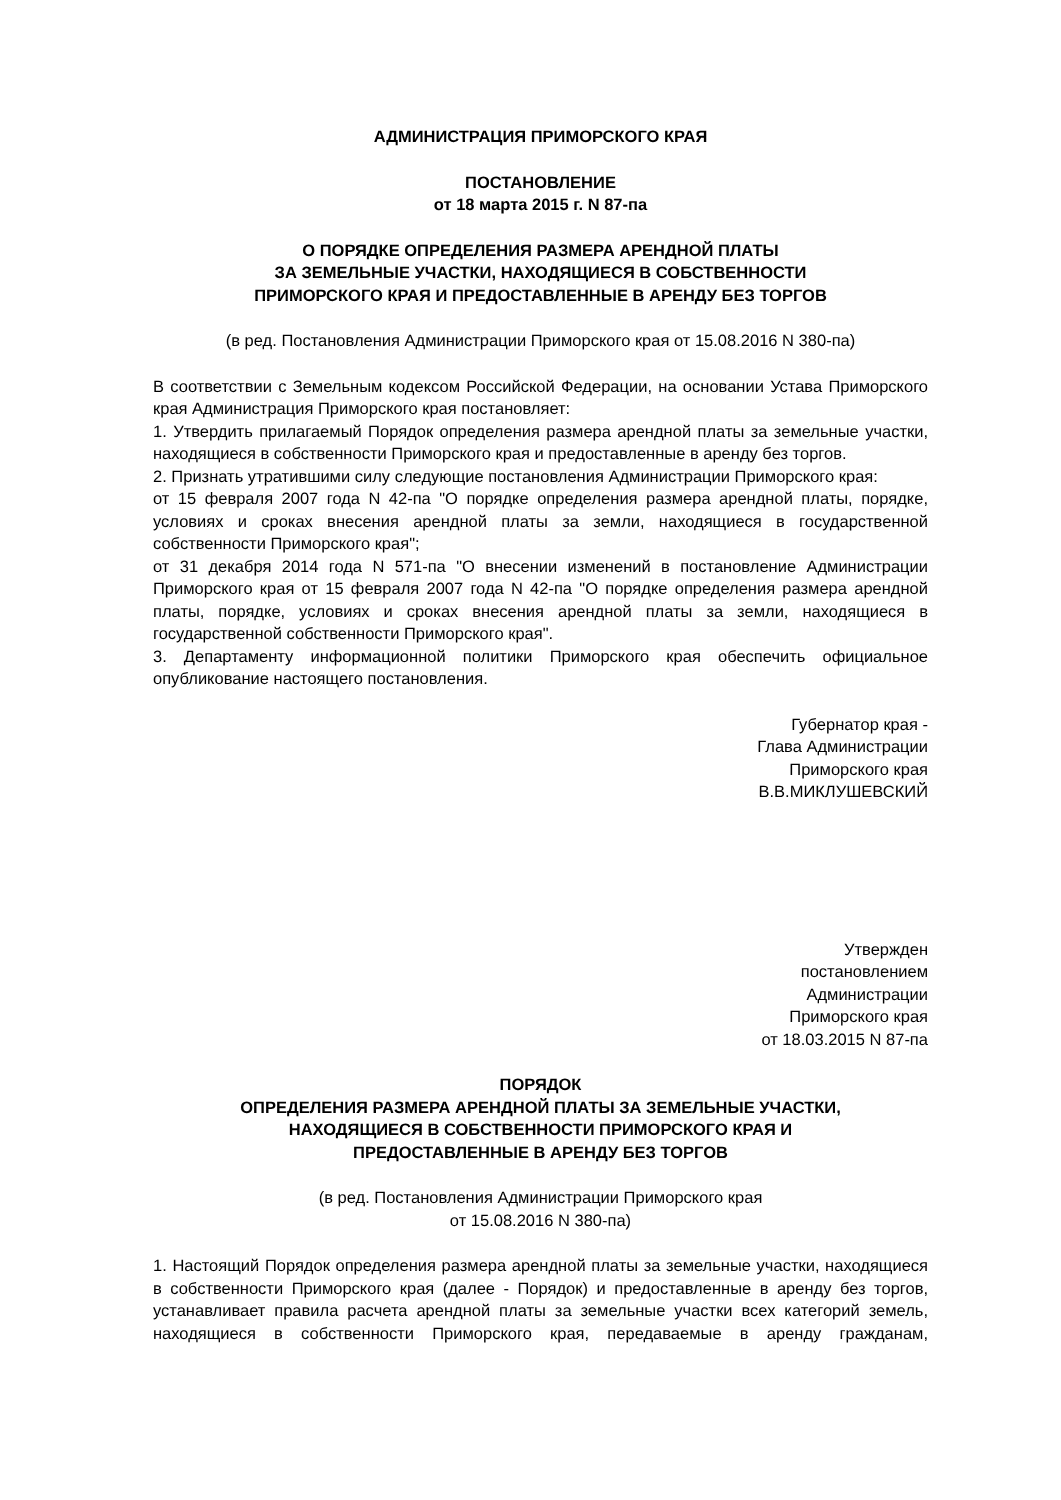АДМИНИСТРАЦИЯ ПРИМОРСКОГО КРАЯ
ПОСТАНОВЛЕНИЕ
от 18 марта 2015 г. N 87-па
О ПОРЯДКЕ ОПРЕДЕЛЕНИЯ РАЗМЕРА АРЕНДНОЙ ПЛАТЫ
ЗА ЗЕМЕЛЬНЫЕ УЧАСТКИ, НАХОДЯЩИЕСЯ В СОБСТВЕННОСТИ
ПРИМОРСКОГО КРАЯ И ПРЕДОСТАВЛЕННЫЕ В АРЕНДУ БЕЗ ТОРГОВ
(в ред. Постановления Администрации Приморского края от 15.08.2016 N 380-па)
В соответствии с Земельным кодексом Российской Федерации, на основании Устава Приморского края Администрация Приморского края постановляет:
1. Утвердить прилагаемый Порядок определения размера арендной платы за земельные участки, находящиеся в собственности Приморского края и предоставленные в аренду без торгов.
2. Признать утратившими силу следующие постановления Администрации Приморского края:
от 15 февраля 2007 года N 42-па "О порядке определения размера арендной платы, порядке, условиях и сроках внесения арендной платы за земли, находящиеся в государственной собственности Приморского края";
от 31 декабря 2014 года N 571-па "О внесении изменений в постановление Администрации Приморского края от 15 февраля 2007 года N 42-па "О порядке определения размера арендной платы, порядке, условиях и сроках внесения арендной платы за земли, находящиеся в государственной собственности Приморского края".
3. Департаменту информационной политики Приморского края обеспечить официальное опубликование настоящего постановления.
Губернатор края -
Глава Администрации
Приморского края
В.В.МИКЛУШЕВСКИЙ
Утвержден
постановлением
Администрации
Приморского края
от 18.03.2015 N 87-па
ПОРЯДОК
ОПРЕДЕЛЕНИЯ РАЗМЕРА АРЕНДНОЙ ПЛАТЫ ЗА ЗЕМЕЛЬНЫЕ УЧАСТКИ,
НАХОДЯЩИЕСЯ В СОБСТВЕННОСТИ ПРИМОРСКОГО КРАЯ И
ПРЕДОСТАВЛЕННЫЕ В АРЕНДУ БЕЗ ТОРГОВ
(в ред. Постановления Администрации Приморского края
от 15.08.2016 N 380-па)
1. Настоящий Порядок определения размера арендной платы за земельные участки, находящиеся в собственности Приморского края (далее - Порядок) и предоставленные в аренду без торгов, устанавливает правила расчета арендной платы за земельные участки всех категорий земель, находящиеся в собственности Приморского края, передаваемые в аренду гражданам,